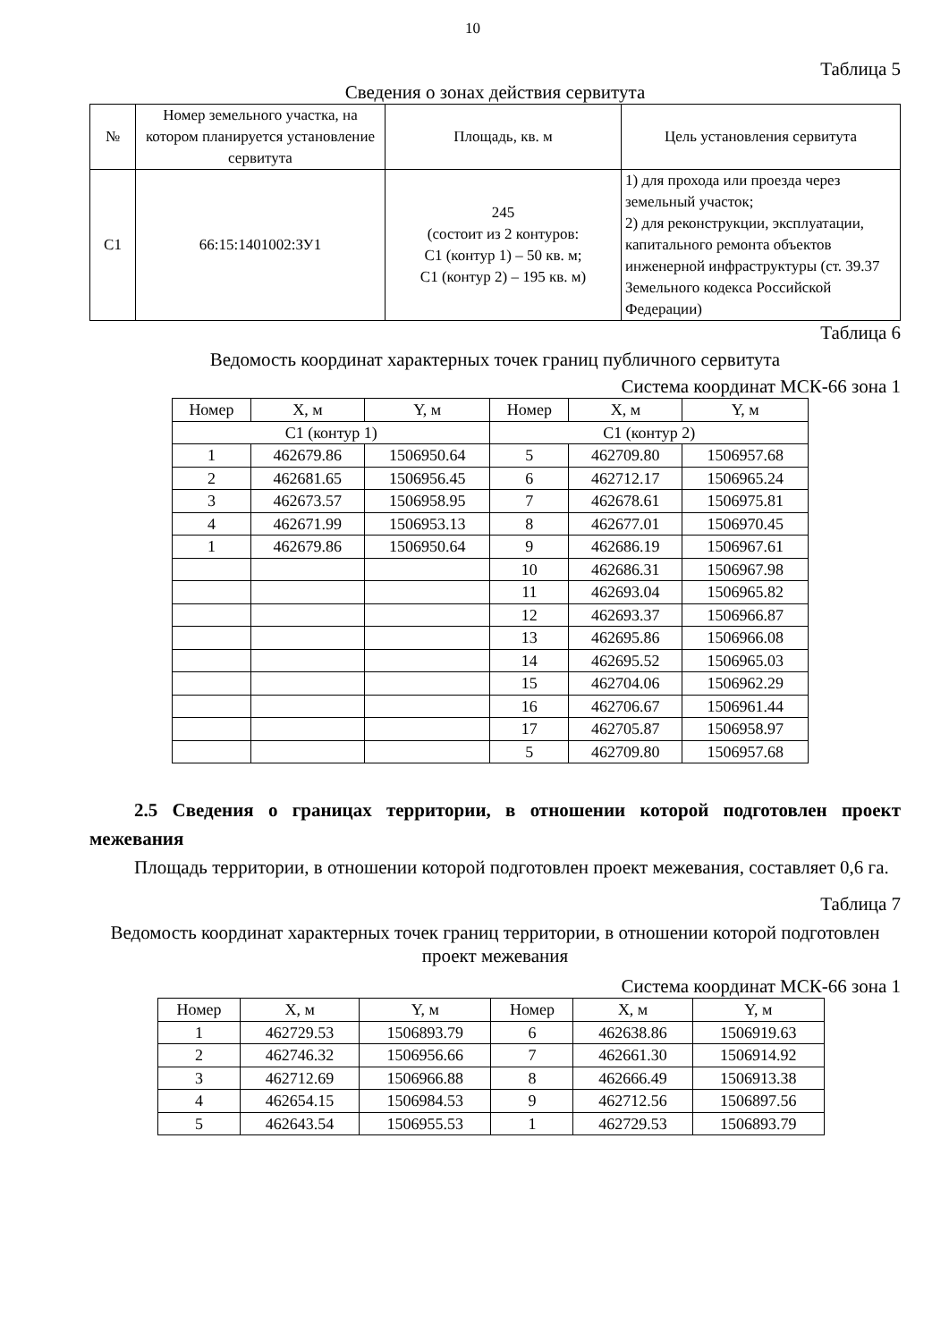10
Таблица 5
Сведения о зонах действия сервитута
| № | Номер земельного участка, на котором планируется установление сервитута | Площадь, кв. м | Цель установления сервитута |
| --- | --- | --- | --- |
| С1 | 66:15:1401002:ЗУ1 | 245 (состоит из 2 контуров: С1 (контур 1) – 50 кв. м; С1 (контур 2) – 195 кв. м) | 1) для прохода или проезда через земельный участок; 2) для реконструкции, эксплуатации, капитального ремонта объектов инженерной инфраструктуры (ст. 39.37 Земельного кодекса Российской Федерации) |
Таблица 6
Ведомость координат характерных точек границ публичного сервитута
Система координат МСК-66 зона 1
| Номер | X, м | Y, м | Номер | X, м | Y, м |
| --- | --- | --- | --- | --- | --- |
| С1 (контур 1) | | | С1 (контур 2) | | |
| 1 | 462679.86 | 1506950.64 | 5 | 462709.80 | 1506957.68 |
| 2 | 462681.65 | 1506956.45 | 6 | 462712.17 | 1506965.24 |
| 3 | 462673.57 | 1506958.95 | 7 | 462678.61 | 1506975.81 |
| 4 | 462671.99 | 1506953.13 | 8 | 462677.01 | 1506970.45 |
| 1 | 462679.86 | 1506950.64 | 9 | 462686.19 | 1506967.61 |
| | | | 10 | 462686.31 | 1506967.98 |
| | | | 11 | 462693.04 | 1506965.82 |
| | | | 12 | 462693.37 | 1506966.87 |
| | | | 13 | 462695.86 | 1506966.08 |
| | | | 14 | 462695.52 | 1506965.03 |
| | | | 15 | 462704.06 | 1506962.29 |
| | | | 16 | 462706.67 | 1506961.44 |
| | | | 17 | 462705.87 | 1506958.97 |
| | | | 5 | 462709.80 | 1506957.68 |
2.5 Сведения о границах территории, в отношении которой подготовлен проект межевания
Площадь территории, в отношении которой подготовлен проект межевания, составляет 0,6 га.
Таблица 7
Ведомость координат характерных точек границ территории, в отношении которой подготовлен проект межевания
Система координат МСК-66 зона 1
| Номер | X, м | Y, м | Номер | X, м | Y, м |
| --- | --- | --- | --- | --- | --- |
| 1 | 462729.53 | 1506893.79 | 6 | 462638.86 | 1506919.63 |
| 2 | 462746.32 | 1506956.66 | 7 | 462661.30 | 1506914.92 |
| 3 | 462712.69 | 1506966.88 | 8 | 462666.49 | 1506913.38 |
| 4 | 462654.15 | 1506984.53 | 9 | 462712.56 | 1506897.56 |
| 5 | 462643.54 | 1506955.53 | 1 | 462729.53 | 1506893.79 |